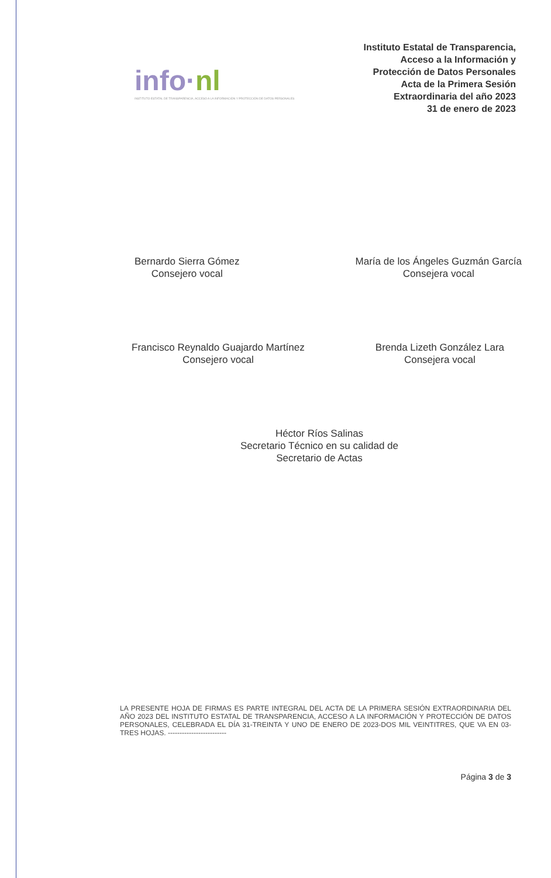info·nl
INSTITUTO ESTATAL DE TRANSPARENCIA, ACCESO A LA INFORMACIÓN Y PROTECCIÓN DE DATOS PERSONALES
Instituto Estatal de Transparencia,
Acceso a la Información y
Protección de Datos Personales
Acta de la Primera Sesión
Extraordinaria del año 2023
31 de enero de 2023
Bernardo Sierra Gómez
Consejero vocal
María de los Ángeles Guzmán García
Consejera vocal
Francisco Reynaldo Guajardo Martínez
Consejero vocal
Brenda Lizeth González Lara
Consejera vocal
Héctor Ríos Salinas
Secretario Técnico en su calidad de
Secretario de Actas
LA PRESENTE HOJA DE FIRMAS ES PARTE INTEGRAL DEL ACTA DE LA PRIMERA SESIÓN EXTRAORDINARIA DEL AÑO 2023 DEL INSTITUTO ESTATAL DE TRANSPARENCIA, ACCESO A LA INFORMACIÓN Y PROTECCIÓN DE DATOS PERSONALES, CELEBRADA EL DÍA 31-TREINTA Y UNO DE ENERO DE 2023-DOS MIL VEINTITRES, QUE VA EN 03-TRES HOJAS. -------------------------
Página 3 de 3